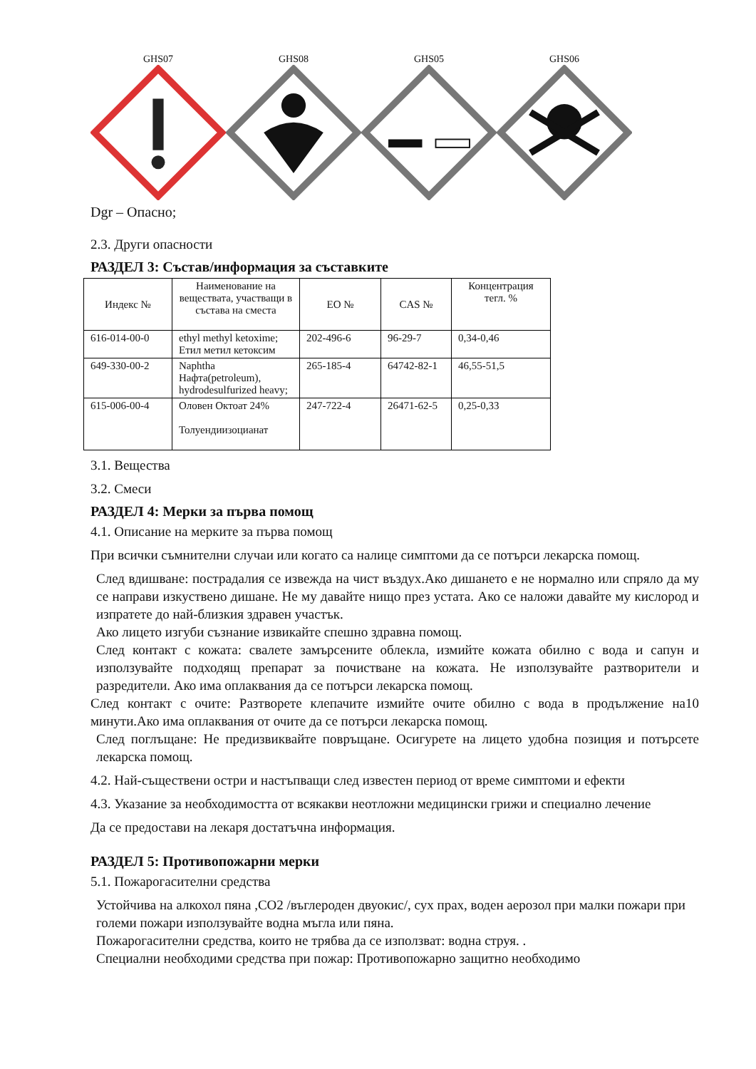GHS07 GHS08 GHS05 GHS06
Dgr – Опасно;
2.3. Други опасности
РАЗДЕЛ 3: Състав/информация за съставките
| Индекс № | Наименование на веществата, участващи в състава на сместа | ЕО № | CAS № | Концентрация тегл. % |
| 616-014-00-0 | ethyl methyl ketoxime; Етил метил кетоксим | 202-496-6 | 96-29-7 | 0,34-0,46 |
| 649-330-00-2 | Naphtha Нафта(petroleum), hydrodesulfurized heavy; | 265-185-4 | 64742-82-1 | 46,55-51,5 |
| 615-006-00-4 | Оловен Октоат 24% Толуендиизоцианат | 247-722-4 | 26471-62-5 | 0,25-0,33 |
3.1. Вещества
3.2. Смеси
РАЗДЕЛ 4: Мерки за първа помощ
4.1. Описание на мерките за първа помощ
При всички съмнителни случаи или когато са налице симптоми да се потърси лекарска помощ.
След вдишване: пострадалия се извежда на чист въздух.Ако дишането е не нормално или спряло да му се направи изкуствено дишане. Не му давайте нищо през устата. Ако се наложи давайте му кислород и изпратете до най-близкия здравен участък.
Ако лицето изгуби съзнание извикайте спешно здравна помощ.
След контакт с кожата: свалете замърсените облекла, измийте кожата обилно с вода и сапун и използувайте подходящ препарат за почистване на кожата. Не използувайте разтворители и разредители. Ако има оплаквания да се потърси лекарска помощ.
След контакт с очите: Разтворете клепачите измийте очите обилно с вода в продължение на10 минути.Ако има оплаквания от очите да се потърси лекарска помощ.
След поглъщане: Не предизвиквайте повръщане. Осигурете на лицето удобна позиция и потърсете лекарска помощ.
4.2. Най-съществени остри и настъпващи след известен период от време симптоми и ефекти
4.3. Указание за необходимостта от всякакви неотложни медицински грижи и специално лечение
Да се предостави на лекаря достатъчна информация.
РАЗДЕЛ 5: Противопожарни мерки
5.1. Пожарогасителни средства
Устойчива на алкохол пяна ,CO2 /въглероден двуокис/, сух прах, воден аерозол при малки пожари при големи пожари използувайте водна мъгла или пяна.
Пожарогасителни средства, които не трябва да се използват: водна струя. .
Специални необходими средства при пожар: Противопожарно защитно необходимо